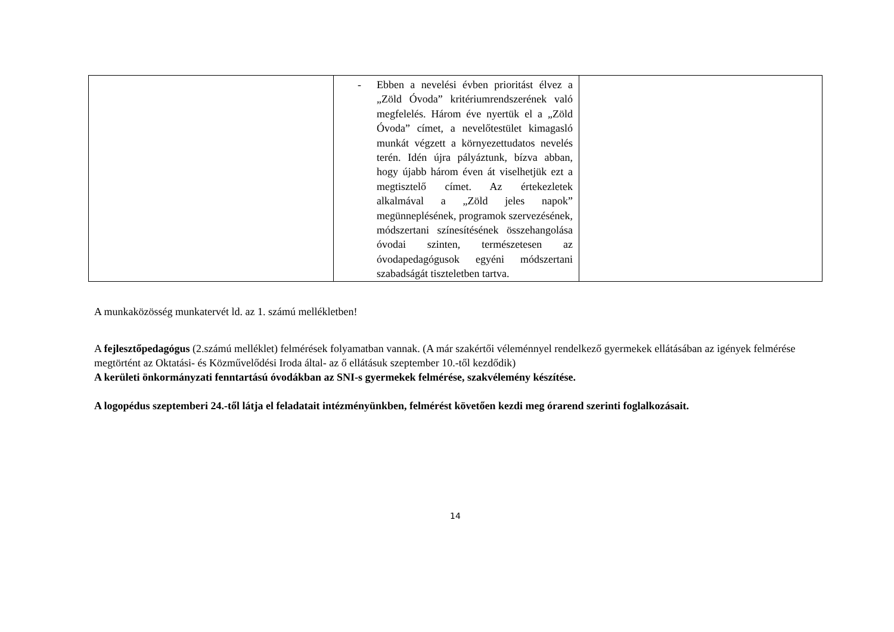| | - Ebben a nevelési évben prioritást élvez a „Zöld Óvoda” kritériumrendszerének való megfelelés. Három éve nyertük el a „Zöld Óvoda” címet, a nevelőtestület kimagasló munkát végzett a környezettudatos nevelés terén. Idén újra pályáztunk, bízva abban, hogy újabb három éven át viselhetjük ezt a megtisztelő címet. Az értekezletek alkalmával a „Zöld jeles napok” megünneplésének, programok szervezésének, módszertani színesítésének összehangolása óvodai szinten, természetesen az óvodapedagógusok egyéni módszertani szabadságát tiszteletben tartva. | |
A munkaközösség munkatervét ld. az 1. számú mellékletben!
A fejlesztőpedagógus (2.számú melléklet) felmérések folyamatban vannak. (A már szakértői véleménnyel rendelkező gyermekek ellátásában az igények felmérése megtörtént az Oktatási- és Közművelődési Iroda által- az ő ellátásuk szeptember 10.-től kezdődik)
A kerületi önkormányzati fenntartású óvodákban az SNI-s gyermekek felmérése, szakvélemény készítése.
A logopédus szeptemberi 24.-től látja el feladatait intézményünkben, felmérést követően kezdi meg órarend szerinti foglalkozásait.
14